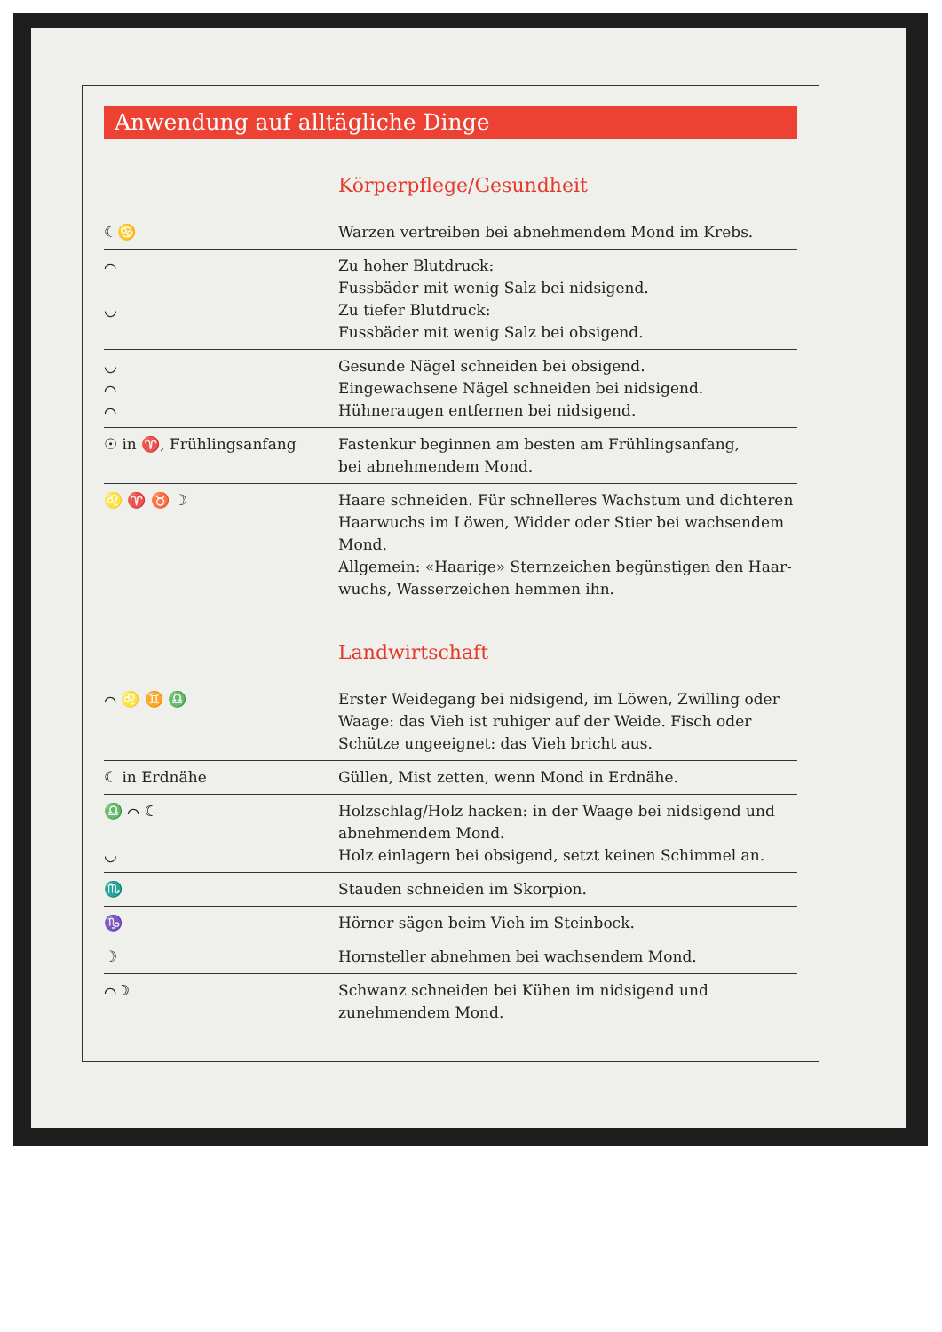Anwendung auf alltägliche Dinge
Körperpflege/Gesundheit
| ☾♋ | Warzen vertreiben bei abnehmendem Mond im Krebs. |
| ⌒ ◡ | Zu hoher Blutdruck: Fussbäder mit wenig Salz bei nidsigend. Zu tiefer Blutdruck: Fussbäder mit wenig Salz bei obsigend. |
| ◡ ⌒ ⌒ | Gesunde Nägel schneiden bei obsigend. Eingewachsene Nägel schneiden bei nidsigend. Hühneraugen entfernen bei nidsigend. |
| ☉ in ♈, Frühlingsanfang | Fastenkur beginnen am besten am Frühlingsanfang, bei abnehmendem Mond. |
| ♌ ♈ ♉ ☽ | Haare schneiden. Für schnelleres Wachstum und dichteren Haarwuchs im Löwen, Widder oder Stier bei wachsendem Mond. Allgemein: «Haarige» Sternzeichen begünstigen den Haar-wuchs, Wasserzeichen hemmen ihn. |
Landwirtschaft
| ⌒ ♌ ♊ ♎ | Erster Weidegang bei nidsigend, im Löwen, Zwilling oder Waage: das Vieh ist ruhiger auf der Weide. Fisch oder Schütze ungeeignet: das Vieh bricht aus. |
| ☾ in Erdnähe | Güllen, Mist zetten, wenn Mond in Erdnähe. |
| ♎ ⌒ ☾ ◡ | Holzschlag/Holz hacken: in der Waage bei nidsigend und abnehmendem Mond. Holz einlagern bei obsigend, setzt keinen Schimmel an. |
| ♏ | Stauden schneiden im Skorpion. |
| ♑ | Hörner sägen beim Vieh im Steinbock. |
| ☽ | Hornsteller abnehmen bei wachsendem Mond. |
| ⌒ ☽ | Schwanz schneiden bei Kühen im nidsigend und zunehmendem Mond. |